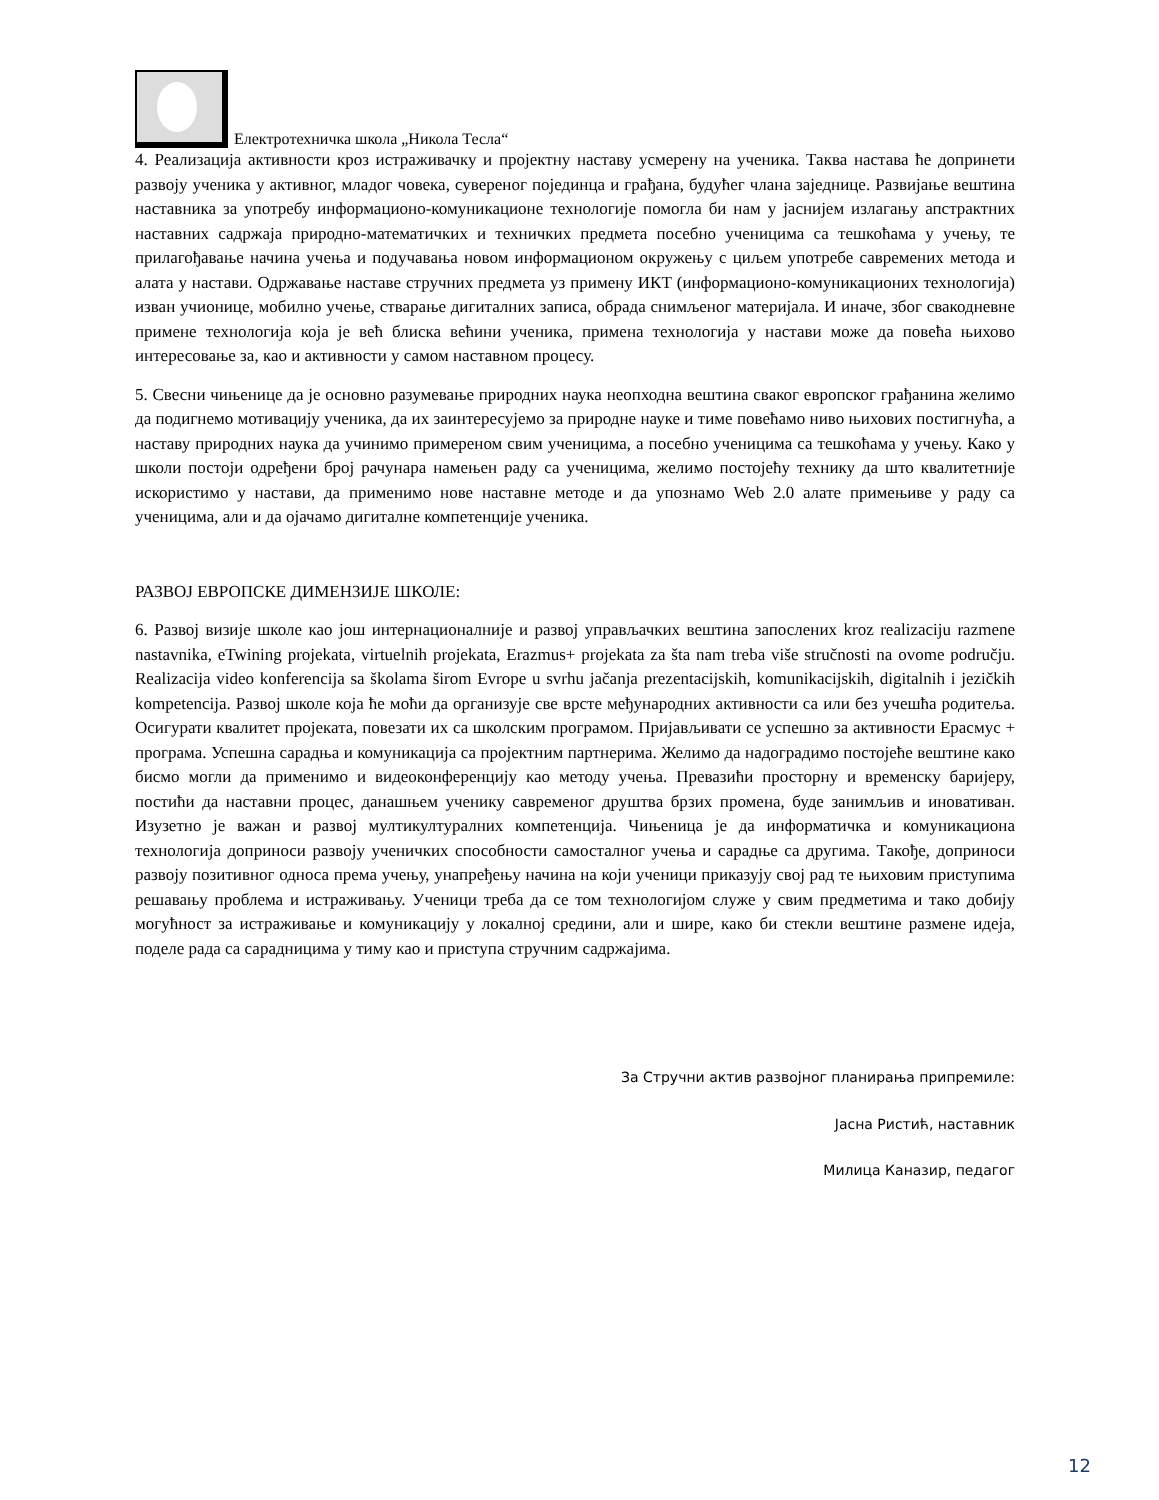Електротехничка школа „Никола Тесла“
4. Реализација активности кроз истраживачку и пројектну наставу усмерену на ученика. Таква настава ће допринети развоју ученика у активног, младог човека, сувереног појединца и грађана, будућег члана заједнице. Развијање вештина наставника за употребу информационо-комуникационе технологије помогла би нам у јаснијем излагању апстрактних наставних садржаја природно-математичких и техничких предмета посебно ученицима са тешкоћама у учењу, те прилагођавање начина учења и подучавања новом информационом окружењу с циљем употребе савремених метода и алата у настави. Одржавање наставе стручних предмета уз примену ИКТ (информационо-комуникационих технологија) изван учионице, мобилно учење, стварање дигиталних записа, обрада снимљеног материјала. И иначе, због свакодневне примене технологија која је већ блиска већини ученика, примена технологија у настави може да повећа њихово интересовање за, као и активности у самом наставном процесу.
5. Свесни чињенице да је основно разумевање природних наука неопходна вештина сваког европског грађанина желимо да подигнемо мотивацију ученика, да их заинтересујемо за природне науке и тиме повећамо ниво њихових постигнућа, а наставу природних наука да учинимо примереном свим ученицима, а посебно ученицима са тешкоћама у учењу. Како у школи постоји одређени број рачунара намењен раду са ученицима, желимо постојећу технику да што квалитетније искористимо у настави, да применимо нове наставне методе и да упознамо Web 2.0 алате примењиве у раду са ученицима, али и да ојачамо дигиталне компетенције ученика.
РАЗВОЈ ЕВРОПСКЕ ДИМЕНЗИЈЕ ШКОЛЕ:
6. Развој визије школе као још интернационалније и развој управљачких вештина запослених kroz realizaciju razmene nastavnika, eTwining projekata, virtuelnih projekata, Erazmus+ projekata za šta nam treba više stručnosti na ovome području. Realizacija video konferencija sa školama širom Evrope u svrhu jačanja prezentacijskih, komunikacijskih, digitalnih i jezičkih kompetencija. Развој школе која ће моћи да организује све врсте међународних активности са или без учешћа родитеља. Осигурати квалитет пројеката, повезати их са школским програмом. Пријављивати се успешно за активности Ерасмус + програма. Успешна сарадња и комуникација са пројектним партнерима. Желимо да надоградимо постојеће вештине како бисмо могли да применимо и видеоконференцију као методу учења. Превазићи просторну и временску баријеру, постићи да наставни процес, данашњем ученику савременог друштва брзих промена, буде занимљив и иновативан. Изузетно је важан и развој мултикултуралних компетенција. Чињеница је да информатичка и комуникациона технологија доприноси развоју ученичких способности самосталног учења и сарадње са другима. Такође, доприноси развоју позитивног односа према учењу, унапређењу начина на који ученици приказују свој рад те њиховим приступима решавању проблема и истраживању. Ученици треба да се том технологијом служе у свим предметима и тако добију могућност за истраживање и комуникацију у локалној средини, али и шире, како би стекли вештине размене идеја, поделе рада са сарадницима у тиму као и приступа стручним садржајима.
За Стручни актив развојног планирања припремиле:
Јасна Ристић, наставник
Милица Каназир, педагог
12